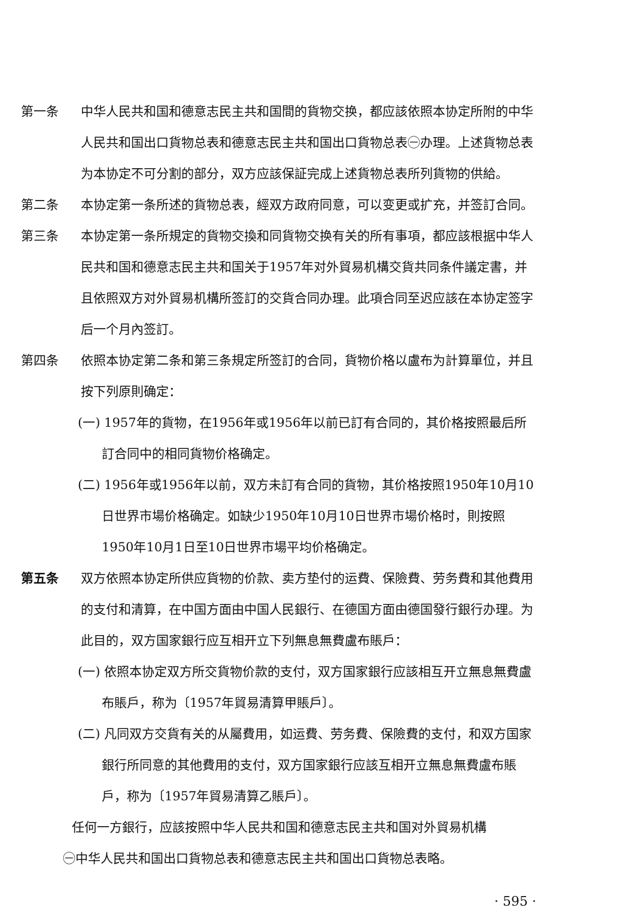第一条 中华人民共和国和德意志民主共和国間的貨物交换，都应該依照本协定所附的中华人民共和国出口貨物总表和德意志民主共和国出口貨物总表㊀办理。上述貨物总表为本协定不可分割的部分，双方应該保証完成上述貨物总表所列貨物的供給。
第二条 本协定第一条所述的貨物总表，經双方政府同意，可以变更或扩充，并签訂合同。
第三条 本协定第一条所規定的貨物交換和同貨物交换有关的所有事項，都应該根据中华人民共和国和德意志民主共和国关于1957年对外貿易机構交貨共同条件議定書，并且依照双方对外貿易机構所签訂的交貨合同办理。此項合同至迟应該在本协定签字后一个月內签訂。
第四条 依照本协定第二条和第三条規定所签訂的合同，貨物价格以盧布为計算單位，并且按下列原則确定：
(一) 1957年的貨物，在1956年或1956年以前已訂有合同的，其价格按照最后所訂合同中的相同貨物价格确定。
(二) 1956年或1956年以前，双方未訂有合同的貨物，其价格按照1950年10月10日世界市場价格确定。如缺少1950年10月10日世界市場价格时，則按照1950年10月1日至10日世界市場平均价格确定。
第五条 双方依照本协定所供应貨物的价款、卖方垫付的运費、保險費、劳务費和其他費用的支付和清算，在中国方面由中国人民銀行、在德国方面由德国發行銀行办理。为此目的，双方国家銀行应互相开立下列無息無費盧布賬戶：
(一) 依照本协定双方所交貨物价款的支付，双方国家銀行应該相互开立無息無費盧布賬戶，称为〔1957年貿易清算甲賬戶〕。
(二) 凡同双方交貨有关的从屬費用，如运費、劳务費、保險費的支付，和双方国家銀行所同意的其他費用的支付，双方国家銀行应該互相开立無息無費盧布賬戶，称为〔1957年貿易清算乙賬戶〕。
任何一方銀行，应該按照中华人民共和国和德意志民主共和国对外貿易机構
㊀中华人民共和国出口貨物总表和德意志民主共和国出口貨物总表略。
· 595 ·